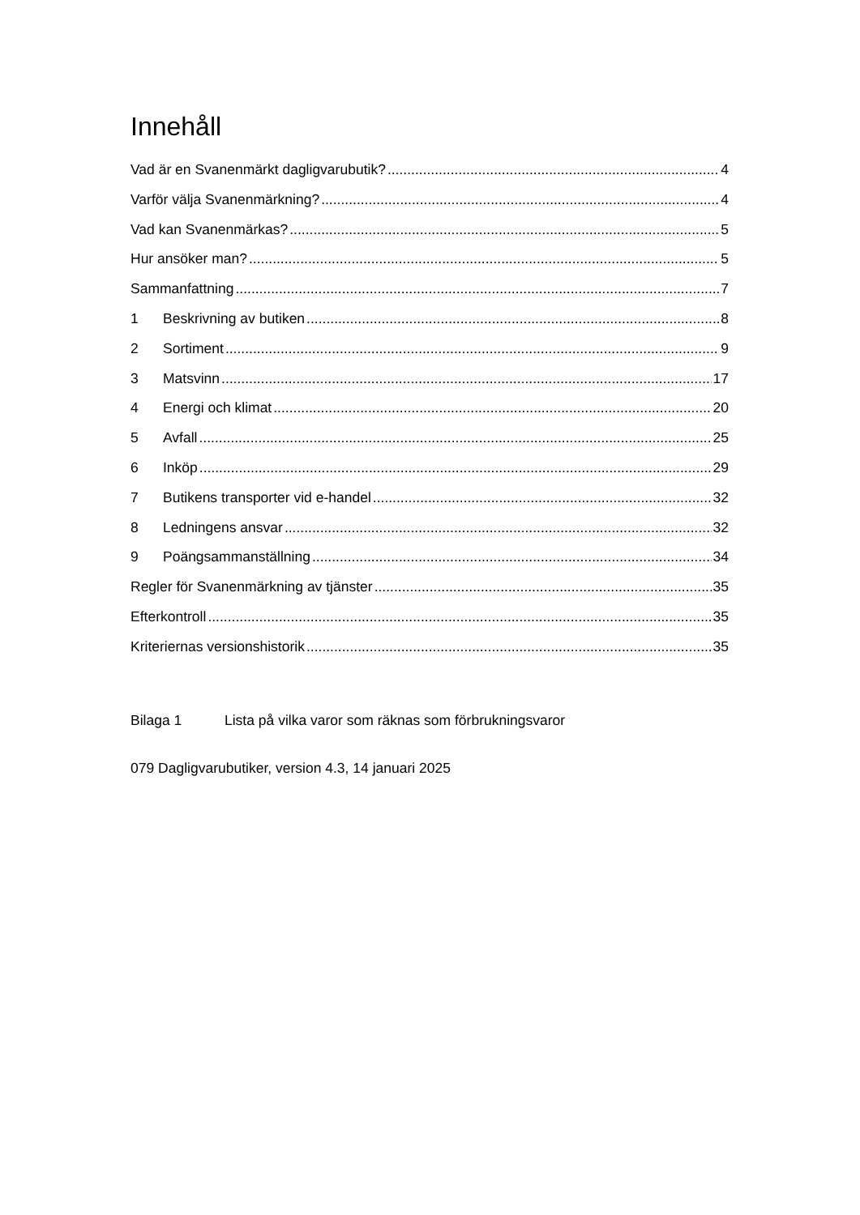Innehåll
Vad är en Svanenmärkt dagligvarubutik? 4
Varför välja Svanenmärkning? 4
Vad kan Svanenmärkas? 5
Hur ansöker man? 5
Sammanfattning 7
1 Beskrivning av butiken 8
2 Sortiment 9
3 Matsvinn 17
4 Energi och klimat 20
5 Avfall 25
6 Inköp 29
7 Butikens transporter vid e-handel 32
8 Ledningens ansvar 32
9 Poängsammanställning 34
Regler för Svanenmärkning av tjänster 35
Efterkontroll 35
Kriteriernas versionshistorik 35
Bilaga 1 Lista på vilka varor som räknas som förbrukningsvaror
079 Dagligvarubutiker, version 4.3, 14 januari 2025